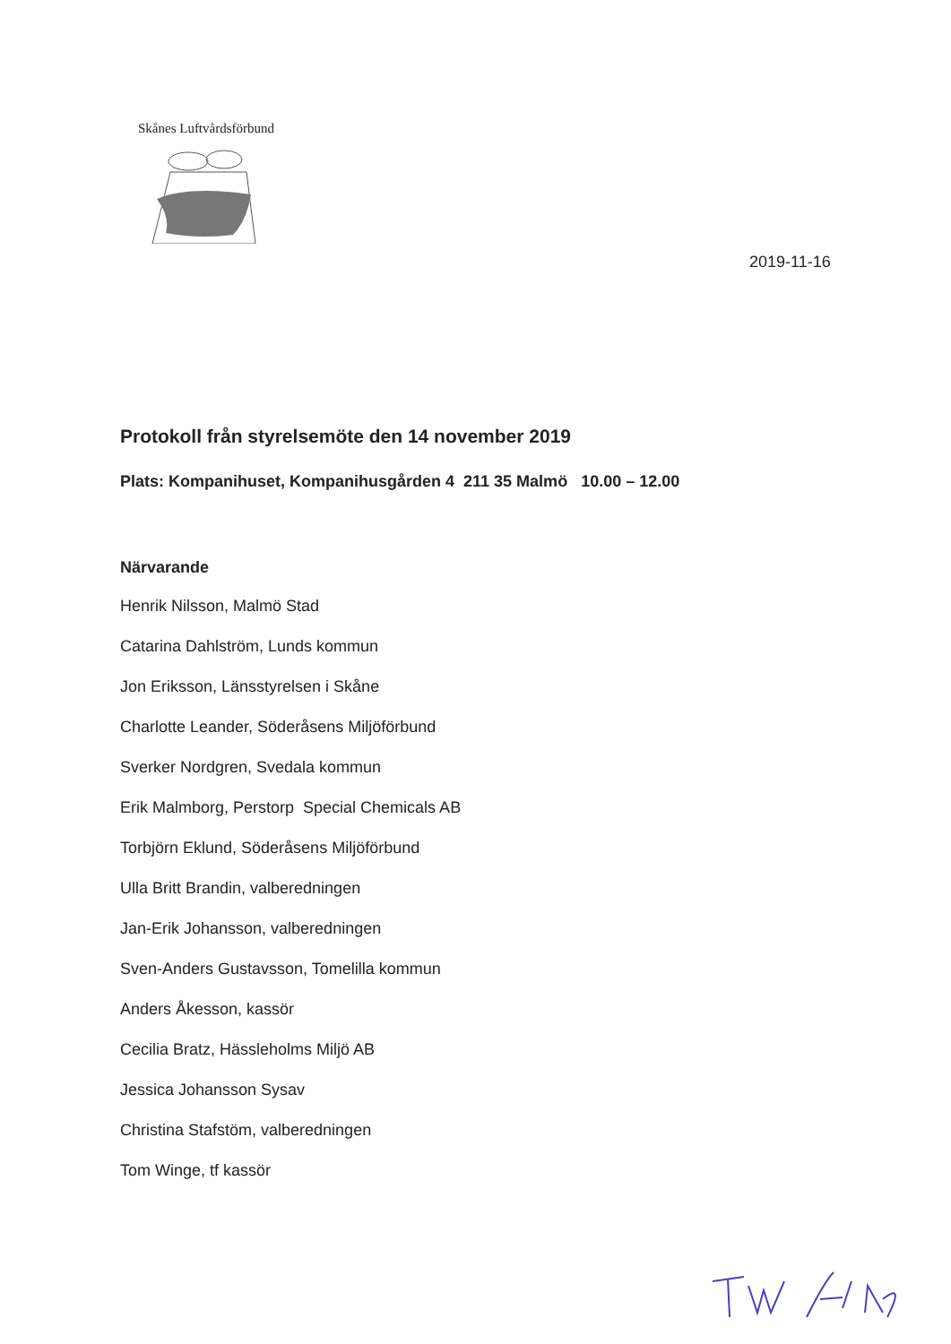Skånes Luftvårdsförbund
2019-11-16
Protokoll från styrelsemöte den 14 november 2019
Plats: Kompanihuset, Kompanihusgården 4 211 35 Malmö 10.00 – 12.00
Närvarande
Henrik Nilsson, Malmö Stad
Catarina Dahlström, Lunds kommun
Jon Eriksson, Länsstyrelsen i Skåne
Charlotte Leander, Söderåsens Miljöförbund
Sverker Nordgren, Svedala kommun
Erik Malmborg, Perstorp Special Chemicals AB
Torbjörn Eklund, Söderåsens Miljöförbund
Ulla Britt Brandin, valberedningen
Jan-Erik Johansson, valberedningen
Sven-Anders Gustavsson, Tomelilla kommun
Anders Åkesson, kassör
Cecilia Bratz, Hässleholms Miljö AB
Jessica Johansson Sysav
Christina Stafstöm, valberedningen
Tom Winge, tf kassör